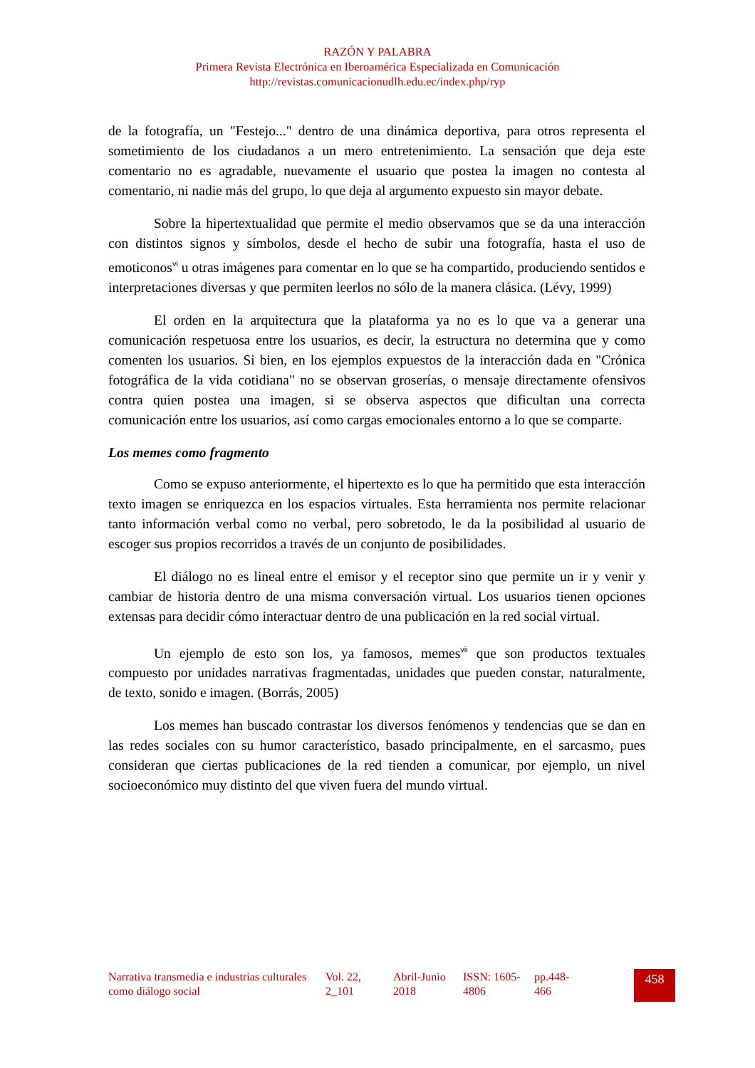RAZÓN Y PALABRA
Primera Revista Electrónica en Iberoamérica Especializada en Comunicación
http://revistas.comunicacionudlh.edu.ec/index.php/ryp
de la fotografía, un "Festejo..." dentro de una dinámica deportiva, para otros representa el sometimiento de los ciudadanos a un mero entretenimiento. La sensación que deja este comentario no es agradable, nuevamente el usuario que postea la imagen no contesta al comentario, ni nadie más del grupo, lo que deja al argumento expuesto sin mayor debate.
Sobre la hipertextualidad que permite el medio observamos que se da una interacción con distintos signos y símbolos, desde el hecho de subir una fotografía, hasta el uso de emoticonos<sup>vi</sup> u otras imágenes para comentar en lo que se ha compartido, produciendo sentidos e interpretaciones diversas y que permiten leerlos no sólo de la manera clásica. (Lévy, 1999)
El orden en la arquitectura que la plataforma ya no es lo que va a generar una comunicación respetuosa entre los usuarios, es decir, la estructura no determina que y como comenten los usuarios. Si bien, en los ejemplos expuestos de la interacción dada en "Crónica fotográfica de la vida cotidiana" no se observan groserías, o mensaje directamente ofensivos contra quien postea una imagen, si se observa aspectos que dificultan una correcta comunicación entre los usuarios, así como cargas emocionales entorno a lo que se comparte.
Los memes como fragmento
Como se expuso anteriormente, el hipertexto es lo que ha permitido que esta interacción texto imagen se enriquezca en los espacios virtuales. Esta herramienta nos permite relacionar tanto información verbal como no verbal, pero sobretodo, le da la posibilidad al usuario de escoger sus propios recorridos a través de un conjunto de posibilidades.
El diálogo no es lineal entre el emisor y el receptor sino que permite un ir y venir y cambiar de historia dentro de una misma conversación virtual. Los usuarios tienen opciones extensas para decidir cómo interactuar dentro de una publicación en la red social virtual.
Un ejemplo de esto son los, ya famosos, memes<sup>vii</sup> que son productos textuales compuesto por unidades narrativas fragmentadas, unidades que pueden constar, naturalmente, de texto, sonido e imagen. (Borrás, 2005)
Los memes han buscado contrastar los diversos fenómenos y tendencias que se dan en las redes sociales con su humor característico, basado principalmente, en el sarcasmo, pues consideran que ciertas publicaciones de la red tienden a comunicar, por ejemplo, un nivel socioeconómico muy distinto del que viven fuera del mundo virtual.
Narrativa transmedia e industrias culturales como diálogo social
Vol. 22, 2_101
Abril-Junio 2018
ISSN: 1605-4806
pp.448-466
458